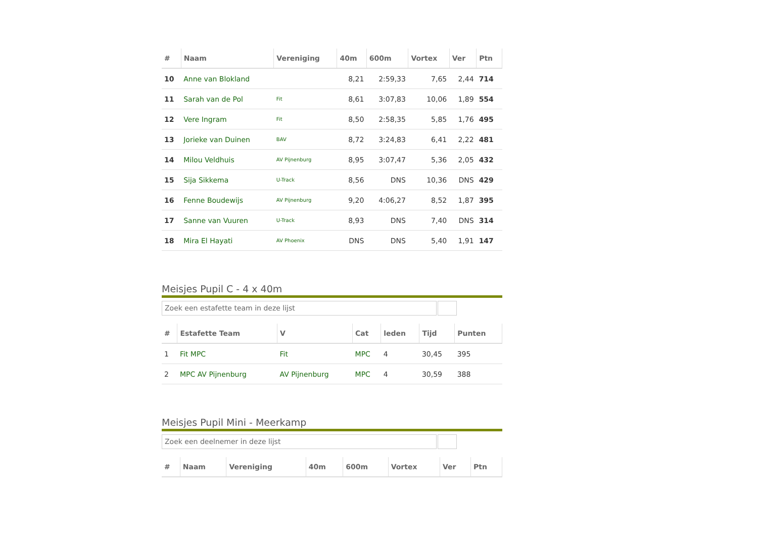| # | Naam | Vereniging | 40m | 600m | Vortex | Ver | Ptn |
| --- | --- | --- | --- | --- | --- | --- | --- |
| 10 | Anne van Blokland | | 8,21 | 2:59,33 | 7,65 | 2,44 | 714 |
| 11 | Sarah van de Pol | Fit | 8,61 | 3:07,83 | 10,06 | 1,89 | 554 |
| 12 | Vere Ingram | Fit | 8,50 | 2:58,35 | 5,85 | 1,76 | 495 |
| 13 | Jorieke van Duinen | BAV | 8,72 | 3:24,83 | 6,41 | 2,22 | 481 |
| 14 | Milou Veldhuis | AV Pijnenburg | 8,95 | 3:07,47 | 5,36 | 2,05 | 432 |
| 15 | Sija Sikkema | U-Track | 8,56 | DNS | 10,36 | DNS | 429 |
| 16 | Fenne Boudewijs | AV Pijnenburg | 9,20 | 4:06,27 | 8,52 | 1,87 | 395 |
| 17 | Sanne van Vuuren | U-Track | 8,93 | DNS | 7,40 | DNS | 314 |
| 18 | Mira El Hayati | AV Phoenix | DNS | DNS | 5,40 | 1,91 | 147 |
Meisjes Pupil C - 4 x 40m
Zoek een estafette team in deze lijst
| # | Estafette Team | V | Cat | leden | Tijd | Punten |
| --- | --- | --- | --- | --- | --- | --- |
| 1 | Fit MPC | Fit | MPC | 4 | 30,45 | 395 |
| 2 | MPC AV Pijnenburg | AV Pijnenburg | MPC | 4 | 30,59 | 388 |
Meisjes Pupil Mini - Meerkamp
Zoek een deelnemer in deze lijst
| # | Naam | Vereniging | 40m | 600m | Vortex | Ver | Ptn |
| --- | --- | --- | --- | --- | --- | --- | --- |